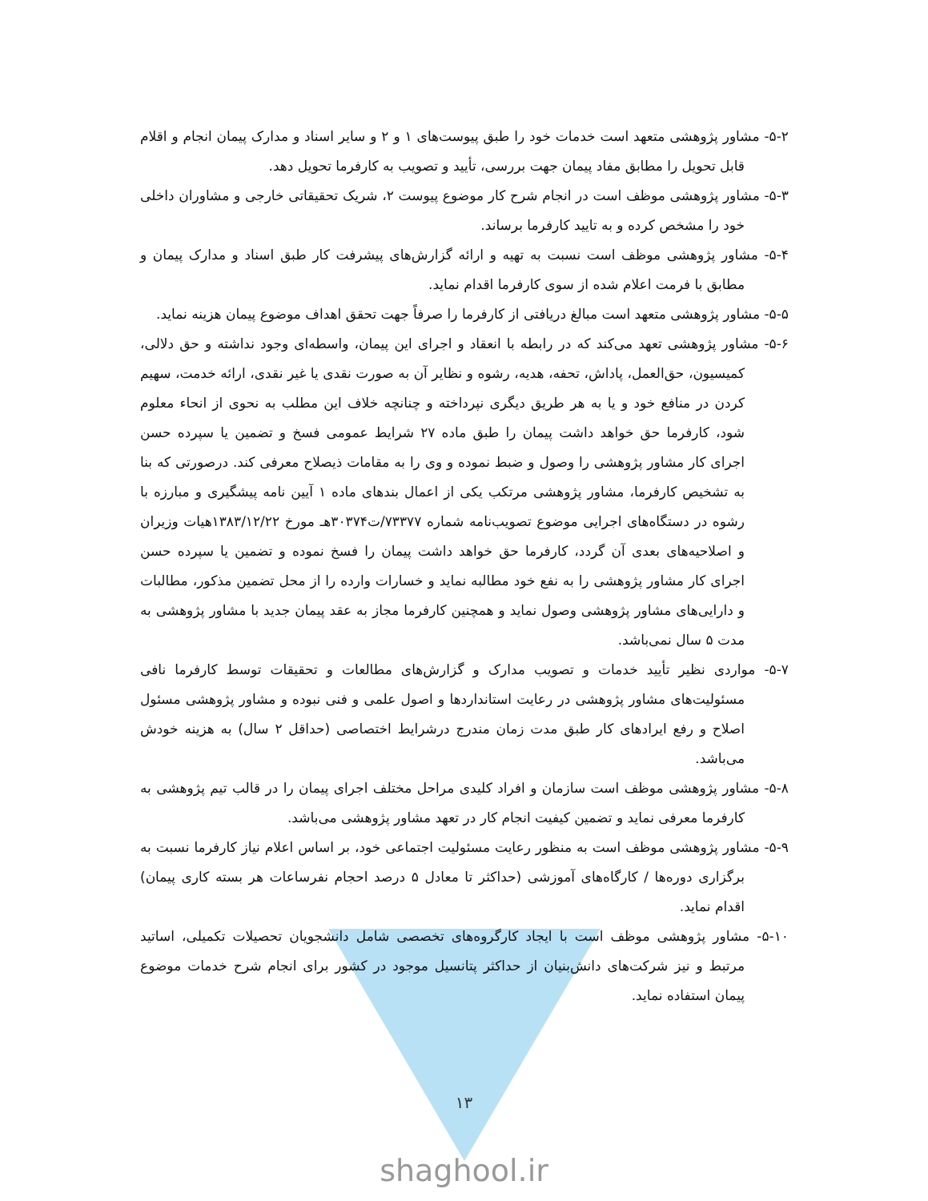۵-۲- مشاور پژوهشی متعهد است خدمات خود را طبق پیوست‌های ۱ و ۲ و سایر اسناد و مدارک پیمان انجام و اقلام قابل تحویل را مطابق مفاد پیمان جهت بررسی، تأیید و تصویب به کارفرما تحویل دهد.
۵-۳- مشاور پژوهشی موظف است در انجام شرح کار موضوع پیوست ۲، شریک تحقیقاتی خارجی و مشاوران داخلی خود را مشخص کرده و به تایید کارفرما برساند.
۵-۴- مشاور پژوهشی موظف است نسبت به تهیه و ارائه گزارش‌های پیشرفت کار طبق اسناد و مدارک پیمان و مطابق با فرمت اعلام شده از سوی کارفرما اقدام نماید.
۵-۵- مشاور پژوهشی متعهد است مبالغ دریافتی از کارفرما را صرفاً جهت تحقق اهداف موضوع پیمان هزینه نماید.
۵-۶- مشاور پژوهشی تعهد می‌کند که در رابطه با انعقاد و اجرای این پیمان، واسطه‌ای وجود نداشته و حق دلالی، کمیسیون، حق‌العمل، پاداش، تحفه، هدیه، رشوه و نظایر آن به صورت نقدی یا غیر نقدی، ارائه خدمت، سهیم کردن در منافع خود و یا به هر طریق دیگری نپرداخته و چنانچه خلاف این مطلب به نحوی از انحاء معلوم شود، کارفرما حق خواهد داشت پیمان را طبق ماده ۲۷ شرایط عمومی فسخ و تضمین یا سپرده حسن اجرای کار مشاور پژوهشی را وصول و ضبط نموده و وی را به مقامات ذیصلاح معرفی کند. درصورتی که بنا به تشخیص کارفرما، مشاور پژوهشی مرتکب یکی از اعمال بندهای ماده ۱ آیین نامه پیشگیری و مبارزه با رشوه در دستگاه‌های اجرایی موضوع تصویب‌نامه شماره ۷۳۳۷۷/ت۳۰۳۷۴هـ مورخ ۱۳۸۳/۱۲/۲۲هیات وزیران و اصلاحیه‌های بعدی آن گردد، کارفرما حق خواهد داشت پیمان را فسخ نموده و تضمین یا سپرده حسن اجرای کار مشاور پژوهشی را به نفع خود مطالبه نماید و خسارات وارده را از محل تضمین مذکور، مطالبات و دارایی‌های مشاور پژوهشی وصول نماید و همچنین کارفرما مجاز به عقد پیمان جدید با مشاور پژوهشی به مدت ۵ سال نمی‌باشد.
۵-۷- مواردی نظیر تأیید خدمات و تصویب مدارک و گزارش‌های مطالعات و تحقیقات توسط کارفرما نافی مسئولیت‌های مشاور پژوهشی در رعایت استانداردها و اصول علمی و فنی نبوده و مشاور پژوهشی مسئول اصلاح و رفع ایرادهای کار طبق مدت زمان مندرج درشرایط اختصاصی (حداقل ۲ سال) به هزینه خودش می‌باشد.
۵-۸- مشاور پژوهشی موظف است سازمان و افراد کلیدی مراحل مختلف اجرای پیمان را در قالب تیم پژوهشی به کارفرما معرفی نماید و تضمین کیفیت انجام کار در تعهد مشاور پژوهشی می‌باشد.
۵-۹- مشاور پژوهشی موظف است به منظور رعایت مسئولیت اجتماعی خود، بر اساس اعلام نیاز کارفرما نسبت به برگزاری دوره‌ها / کارگاه‌های آموزشی (حداکثر تا معادل ۵ درصد احجام نفرساعات هر بسته کاری پیمان) اقدام نماید.
۵-۱۰- مشاور پژوهشی موظف است با ایجاد کارگروه‌های تخصصی شامل دانشجویان تحصیلات تکمیلی، اساتید مرتبط و نیز شرکت‌های دانش‌بنیان از حداکثر پتانسیل موجود در کشور برای انجام شرح خدمات موضوع پیمان استفاده نماید.
۱۳
shaghool.ir